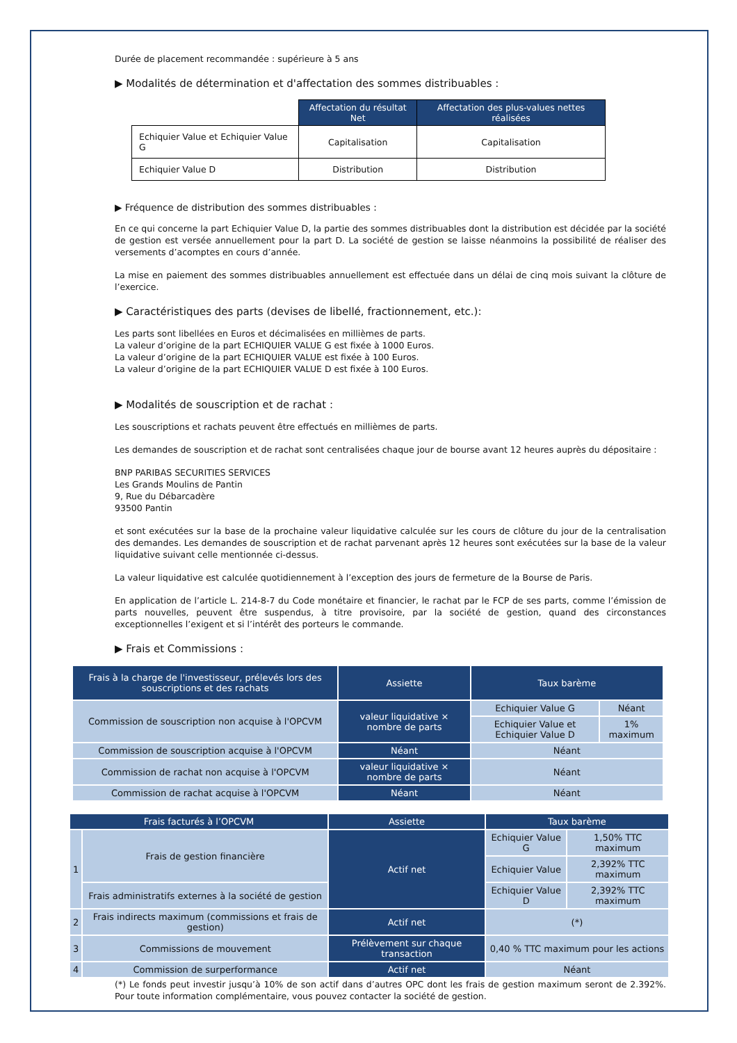Durée de placement recommandée : supérieure à 5 ans
▶ Modalités de détermination et d'affectation des sommes distribuables :
| | Affectation du résultat Net | Affectation des plus-values nettes réalisées |
| --- | --- | --- |
| Echiquier Value et Echiquier Value G | Capitalisation | Capitalisation |
| Echiquier Value D | Distribution | Distribution |
▶ Fréquence de distribution des sommes distribuables :
En ce qui concerne la part Echiquier Value D, la partie des sommes distribuables dont la distribution est décidée par la société de gestion est versée annuellement pour la part D. La société de gestion se laisse néanmoins la possibilité de réaliser des versements d’acomptes en cours d’année.
La mise en paiement des sommes distribuables annuellement est effectuée dans un délai de cinq mois suivant la clôture de l’exercice.
▶ Caractéristiques des parts (devises de libellé, fractionnement, etc.):
Les parts sont libellées en Euros et décimalisées en millièmes de parts.
La valeur d’origine de la part ECHIQUIER VALUE G est fixée à 1000 Euros.
La valeur d’origine de la part ECHIQUIER VALUE est fixée à 100 Euros.
La valeur d’origine de la part ECHIQUIER VALUE D est fixée à 100 Euros.
▶ Modalités de souscription et de rachat :
Les souscriptions et rachats peuvent être effectués en millièmes de parts.
Les demandes de souscription et de rachat sont centralisées chaque jour de bourse avant 12 heures auprès du dépositaire :
BNP PARIBAS SECURITIES SERVICES
Les Grands Moulins de Pantin
9, Rue du Débarcadère
93500 Pantin
et sont exécutées sur la base de la prochaine valeur liquidative calculée sur les cours de clôture du jour de la centralisation des demandes. Les demandes de souscription et de rachat parvenant après 12 heures sont exécutées sur la base de la valeur liquidative suivant celle mentionnée ci-dessus.
La valeur liquidative est calculée quotidiennement à l’exception des jours de fermeture de la Bourse de Paris.
En application de l’article L. 214-8-7 du Code monétaire et financier, le rachat par le FCP de ses parts, comme l’émission de parts nouvelles, peuvent être suspendus, à titre provisoire, par la société de gestion, quand des circonstances exceptionnelles l’exigent et si l’intérêt des porteurs le commande.
▶ Frais et Commissions :
| Frais à la charge de l'investisseur, prélevés lors des souscriptions et des rachats | Assiette | Taux barème | |
| --- | --- | --- | --- |
| Commission de souscription non acquise à l'OPCVM | valeur liquidative × nombre de parts | Echiquier Value G | Néant |
| | | Echiquier Value et Echiquier Value D | 1% maximum |
| Commission de souscription acquise à l'OPCVM | Néant | Néant | |
| Commission de rachat non acquise à l'OPCVM | valeur liquidative × nombre de parts | Néant | |
| Commission de rachat acquise à l'OPCVM | Néant | Néant | |
| Frais facturés à l’OPCVM | | Assiette | Taux barème | |
| --- | --- | --- | --- | --- |
| 1 | Frais de gestion financière | Actif net | Echiquier Value G | 1,50% TTC maximum |
| | | | Echiquier Value | 2,392% TTC maximum |
| | Frais administratifs externes à la société de gestion | | Echiquier Value D | 2,392% TTC maximum |
| 2 | Frais indirects maximum (commissions et frais de gestion) | Actif net | (*) | |
| 3 | Commissions de mouvement | Prélèvement sur chaque transaction | 0,40 % TTC maximum pour les actions | |
| 4 | Commission de surperformance | Actif net | Néant | |
(*) Le fonds peut investir jusqu’à 10% de son actif dans d’autres OPC dont les frais de gestion maximum seront de 2.392%. Pour toute information complémentaire, vous pouvez contacter la société de gestion.